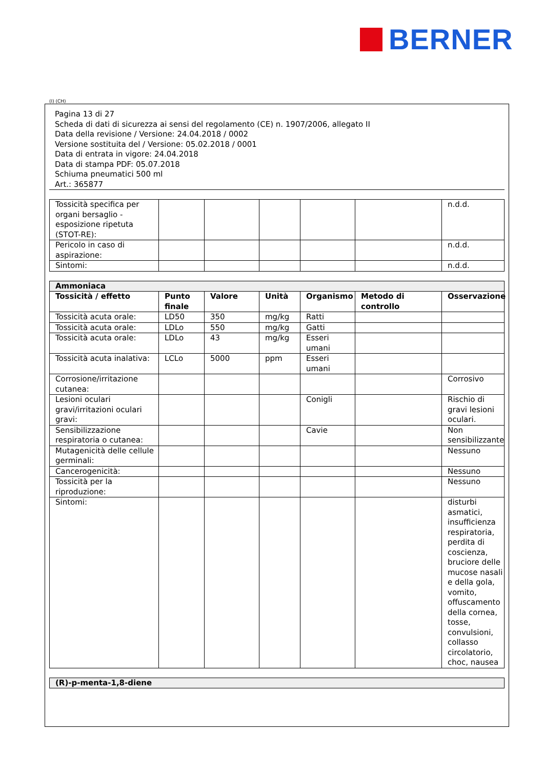BERNER
(I) (CH)
Pagina 13 di 27
Scheda di dati di sicurezza ai sensi del regolamento (CE) n. 1907/2006, allegato II
Data della revisione / Versione: 24.04.2018 / 0002
Versione sostituita del / Versione: 05.02.2018 / 0001
Data di entrata in vigore: 24.04.2018
Data di stampa PDF: 05.07.2018
Schiuma pneumatici 500 ml
Art.: 365877
| Tossicità specifica per organi bersaglio - esposizione ripetuta (STOT-RE): | | | | | | n.d.d. |
| Pericolo in caso di aspirazione: | | | | | | n.d.d. |
| Sintomi: | | | | | | n.d.d. |
| Ammoniaca | | | | | | |
| Tossicità / effetto | Punto finale | Valore | Unità | Organismo | Metodo di controllo | Osservazione |
| Tossicità acuta orale: | LD50 | 350 | mg/kg | Ratti | | |
| Tossicità acuta orale: | LDLo | 550 | mg/kg | Gatti | | |
| Tossicità acuta orale: | LDLo | 43 | mg/kg | Esseri umani | | |
| Tossicità acuta inalativa: | LCLo | 5000 | ppm | Esseri umani | | |
| Corrosione/irritazione cutanea: | | | | | | Corrosivo |
| Lesioni oculari gravi/irritazioni oculari gravi: | | | | Conigli | | Rischio di gravi lesioni oculari. |
| Sensibilizzazione respiratoria o cutanea: | | | | Cavie | | Non sensibilizzante |
| Mutagenicità delle cellule germinali: | | | | | | Nessuno |
| Cancerogenicità: | | | | | | Nessuno |
| Tossicità per la riproduzione: | | | | | | Nessuno |
| Sintomi: | | | | | | disturbi asmatici, insufficienza respiratoria, perdita di coscienza, bruciore delle mucose nasali e della gola, vomito, offuscamento della cornea, tosse, convulsioni, collasso circolatorio, choc, nausea |
| (R)-p-menta-1,8-diene |